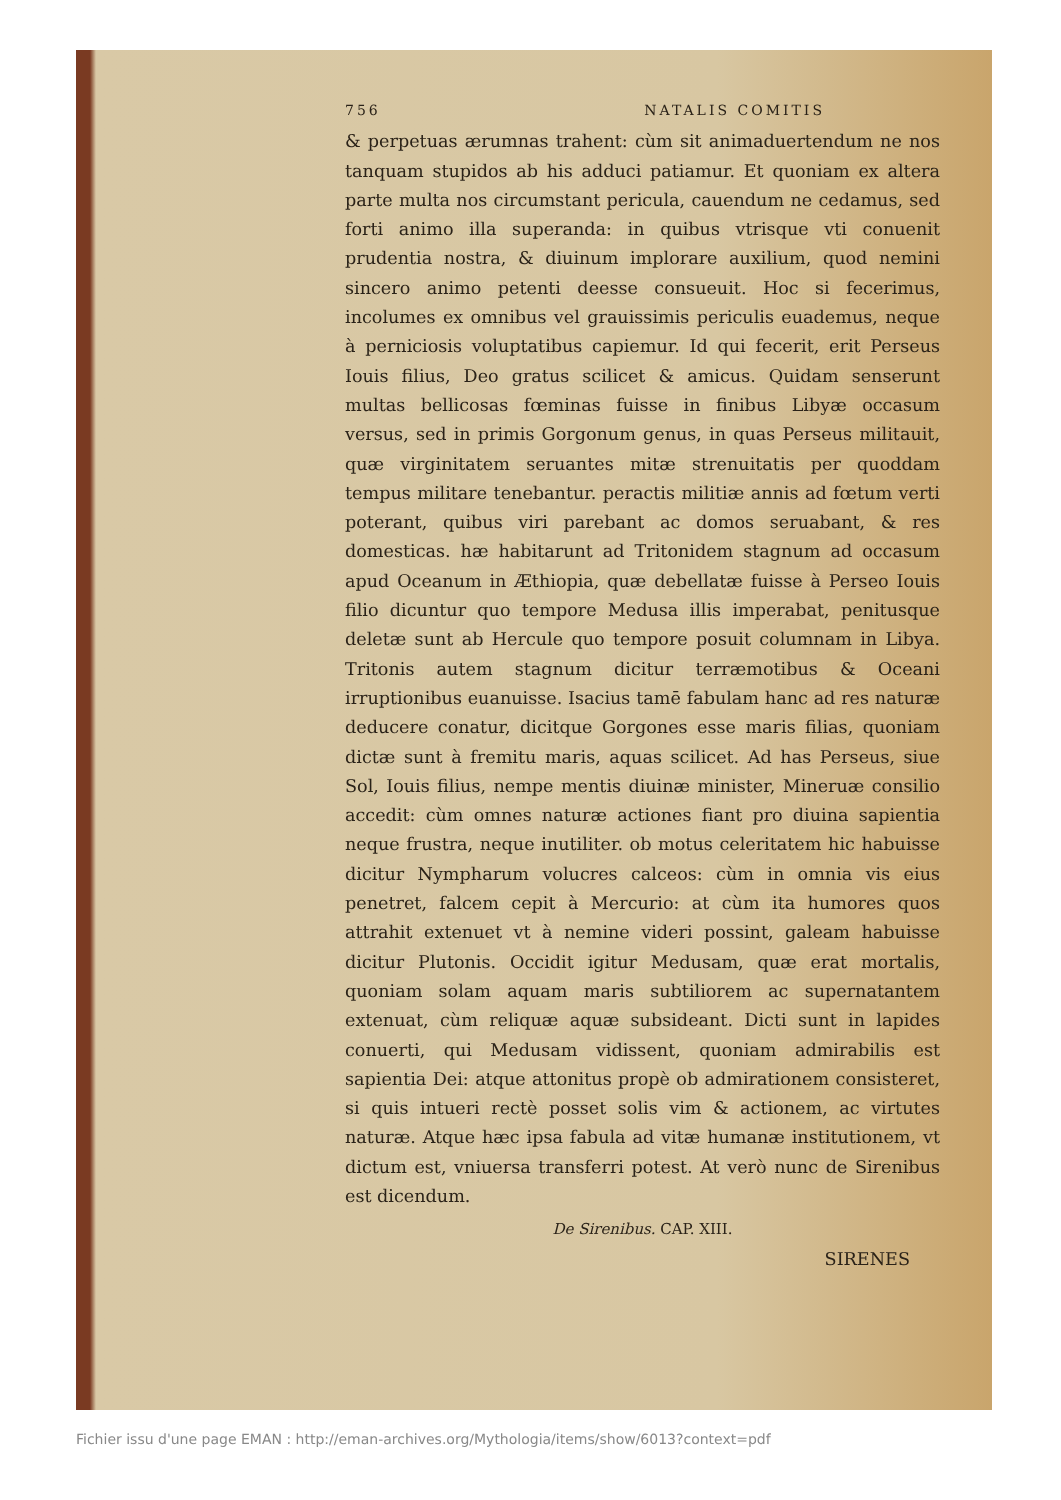756 NATALIS COMITIS
& perpetuas ærumnas trahent: cùm sit animaduertendum ne nos tanquam stupidos ab his adduci patiamur. Et quoniam ex altera parte multa nos circumstant pericula, cauendum ne cedamus, sed forti animo illa superanda: in quibus vtrisque vti conuenit prudentia nostra, & diuinum implorare auxilium, quod nemini sincero animo petenti deesse consueuit. Hoc si fecerimus, incolumes ex omnibus vel grauissimis periculis euademus, neque à perniciosis voluptatibus capiemur. Id qui fecerit, erit Perseus Iouis filius, Deo gratus scilicet & amicus. Quidam senserunt multas bellicosas fœminas fuisse in finibus Libyæ occasum versus, sed in primis Gorgonum genus, in quas Perseus militauit, quæ virginitatem seruantes mitæ strenuitatis per quoddam tempus militare tenebantur. peractis militiæ annis ad fœtum verti poterant, quibus viri parebant ac domos seruabant, & res domesticas. hæ habitarunt ad Tritonidem stagnum ad occasum apud Oceanum in Æthiopia, quæ debellatæ fuisse à Perseo Iouis filio dicuntur quo tempore Medusa illis imperabat, penitusque deletæ sunt ab Hercule quo tempore posuit columnam in Libya. Tritonis autem stagnum dicitur terræmotibus & Oceani irruptionibus euanuisse. Isacius tamē fabulam hanc ad res naturæ deducere conatur, dicitque Gorgones esse maris filias, quoniam dictæ sunt à fremitu maris, aquas scilicet. Ad has Perseus, siue Sol, Iouis filius, nempe mentis diuinæ minister, Mineruæ consilio accedit: cùm omnes naturæ actiones fiant pro diuina sapientia neque frustra, neque inutiliter. ob motus celeritatem hic habuisse dicitur Nympharum volucres calceos: cùm in omnia vis eius penetret, falcem cepit à Mercurio: at cùm ita humores quos attrahit extenuet vt à nemine videri possint, galeam habuisse dicitur Plutonis. Occidit igitur Medusam, quæ erat mortalis, quoniam solam aquam maris subtiliorem ac supernatantem extenuat, cùm reliquæ aquæ subsideant. Dicti sunt in lapides conuerti, qui Medusam vidissent, quoniam admirabilis est sapientia Dei: atque attonitus propè ob admirationem consisteret, si quis intueri rectè posset solis vim & actionem, ac virtutes naturæ. Atque hæc ipsa fabula ad vitæ humanæ institutionem, vt dictum est, vniuersa transferri potest. At verò nunc de Sirenibus est dicendum.
De Sirenibus. CAP. XIII.
SIRENES
Fichier issu d'une page EMAN : http://eman-archives.org/Mythologia/items/show/6013?context=pdf